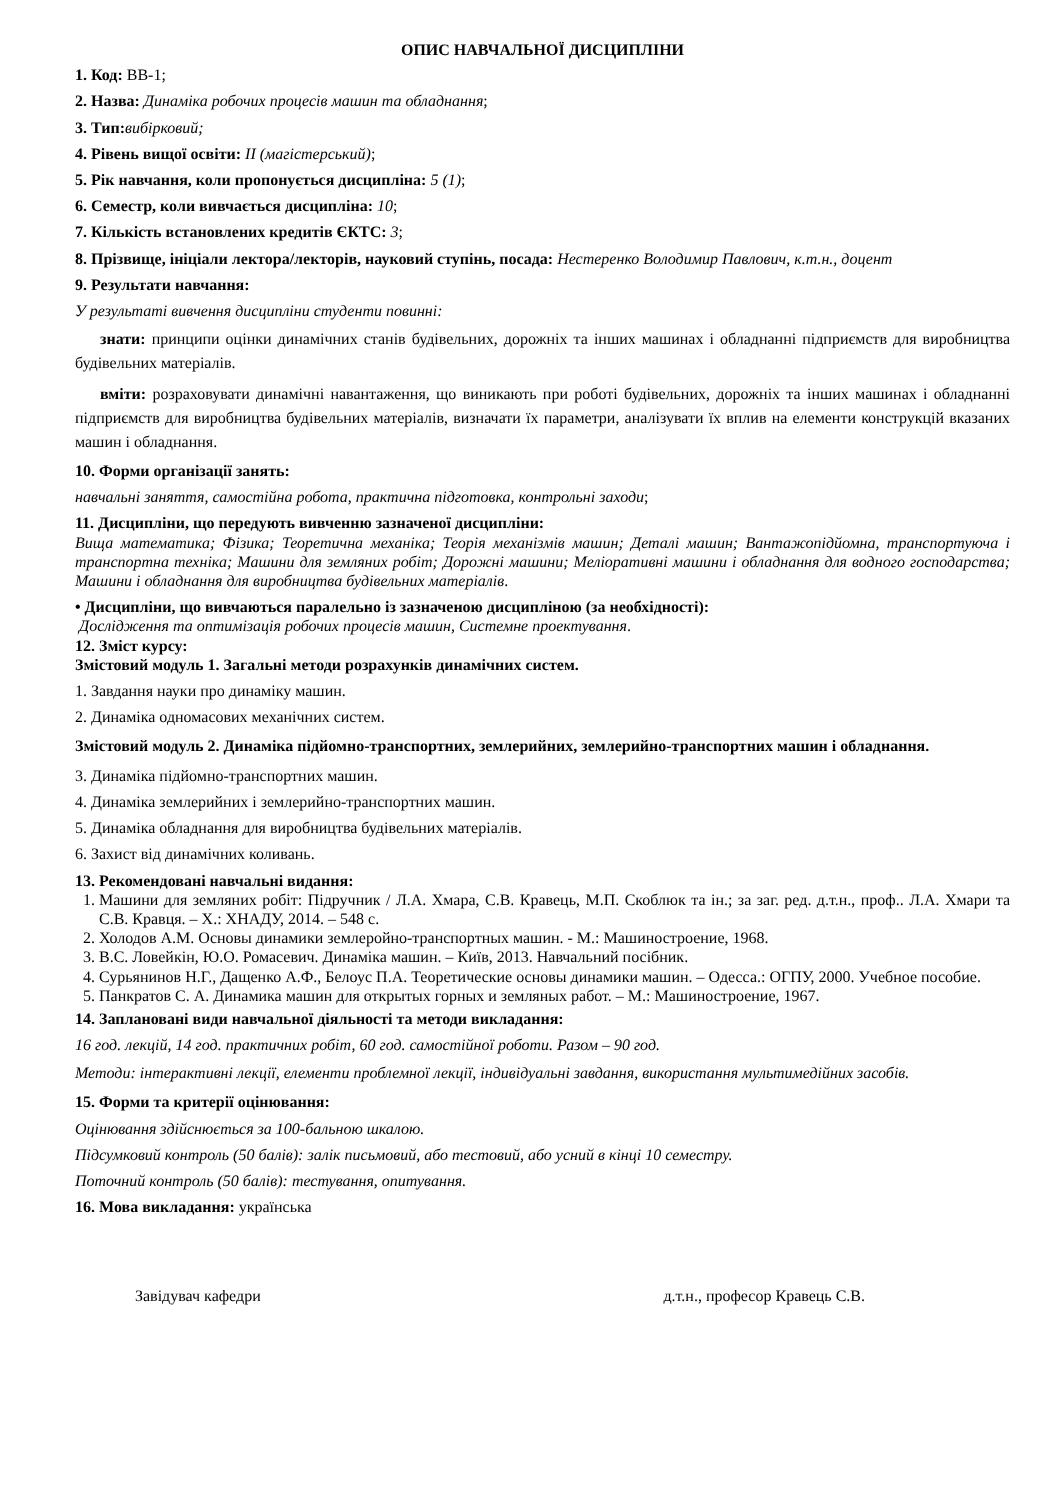ОПИС НАВЧАЛЬНОЇ ДИСЦИПЛІНИ
1. Код: ВВ-1;
2. Назва: Динаміка робочих процесів машин та обладнання;
3. Тип: вибірковий;
4. Рівень вищої освіти: ІІ (магістерський);
5. Рік навчання, коли пропонується дисципліна: 5 (1);
6. Семестр, коли вивчається дисципліна: 10;
7. Кількість встановлених кредитів ЄКТС: 3;
8. Прізвище, ініціали лектора/лекторів, науковий ступінь, посада: Нестеренко Володимир Павлович, к.т.н., доцент
9. Результати навчання:
У результаті вивчення дисципліни студенти повинні:
знати: принципи оцінки динамічних станів будівельних, дорожніх та інших машинах і обладнанні підприємств для виробництва будівельних матеріалів.
вміти: розраховувати динамічні навантаження, що виникають при роботі будівельних, дорожніх та інших машинах і обладнанні підприємств для виробництва будівельних матеріалів, визначати їх параметри, аналізувати їх вплив на елементи конструкцій вказаних машин і обладнання.
10. Форми організації занять:
навчальні заняття, самостійна робота, практична підготовка, контрольні заходи;
11. Дисципліни, що передують вивченню зазначеної дисципліни:
Вища математика; Фізика; Теоретична механіка; Теорія механізмів машин; Деталі машин; Вантажопідйомна, транспортуюча і транспортна техніка; Машини для земляних робіт; Дорожні машини; Меліоративні машини і обладнання для водного господарства; Машини і обладнання для виробництва будівельних матеріалів.
• Дисципліни, що вивчаються паралельно із зазначеною дисципліною (за необхідності):
Дослідження та оптимізація робочих процесів машин, Системне проектування.
12. Зміст курсу:
Змістовий модуль 1. Загальні методи розрахунків динамічних систем.
1. Завдання науки про динаміку машин.
2. Динаміка одномасових механічних систем.
Змістовий модуль 2. Динаміка підйомно-транспортних, землерийних, землерийно-транспортних машин і обладнання.
3. Динаміка підйомно-транспортних машин.
4. Динаміка землерийних і землерийно-транспортних машин.
5. Динаміка обладнання для виробництва будівельних матеріалів.
6. Захист від динамічних коливань.
13. Рекомендовані навчальні видання:
1. Машини для земляних робіт: Підручник / Л.А. Хмара, С.В. Кравець, М.П. Скоблюк та ін.; за заг. ред. д.т.н., проф.. Л.А. Хмари та С.В. Кравця. – Х.: ХНАДУ, 2014. – 548 с.
2. Холодов А.М. Основы динамики землеройно-транспортных машин. - М.: Машиностроение, 1968.
3. В.С. Ловейкін, Ю.О. Ромасевич. Динаміка машин. – Київ, 2013. Навчальний посібник.
4. Сурьянинов Н.Г., Дащенко А.Ф., Белоус П.А. Теоретические основы динамики машин. – Одесса.: ОГПУ, 2000. Учебное пособие.
5. Панкратов С. А. Динамика машин для открытых горных и земляных работ. – М.: Машиностроение, 1967.
14. Заплановані види навчальної діяльності та методи викладання:
16 год. лекцій, 14 год. практичних робіт, 60 год. самостійної роботи. Разом – 90 год.
Методи: інтерактивні лекції, елементи проблемної лекції, індивідуальні завдання, використання мультимедійних засобів.
15. Форми та критерії оцінювання:
Оцінювання здійснюється за 100-бальною шкалою.
Підсумковий контроль (50 балів): залік письмовий, або тестовий, або усний в кінці 10 семестру.
Поточний контроль (50 балів): тестування, опитування.
16. Мова викладання: українська
Завідувач кафедри д.т.н., професор Кравець С.В.